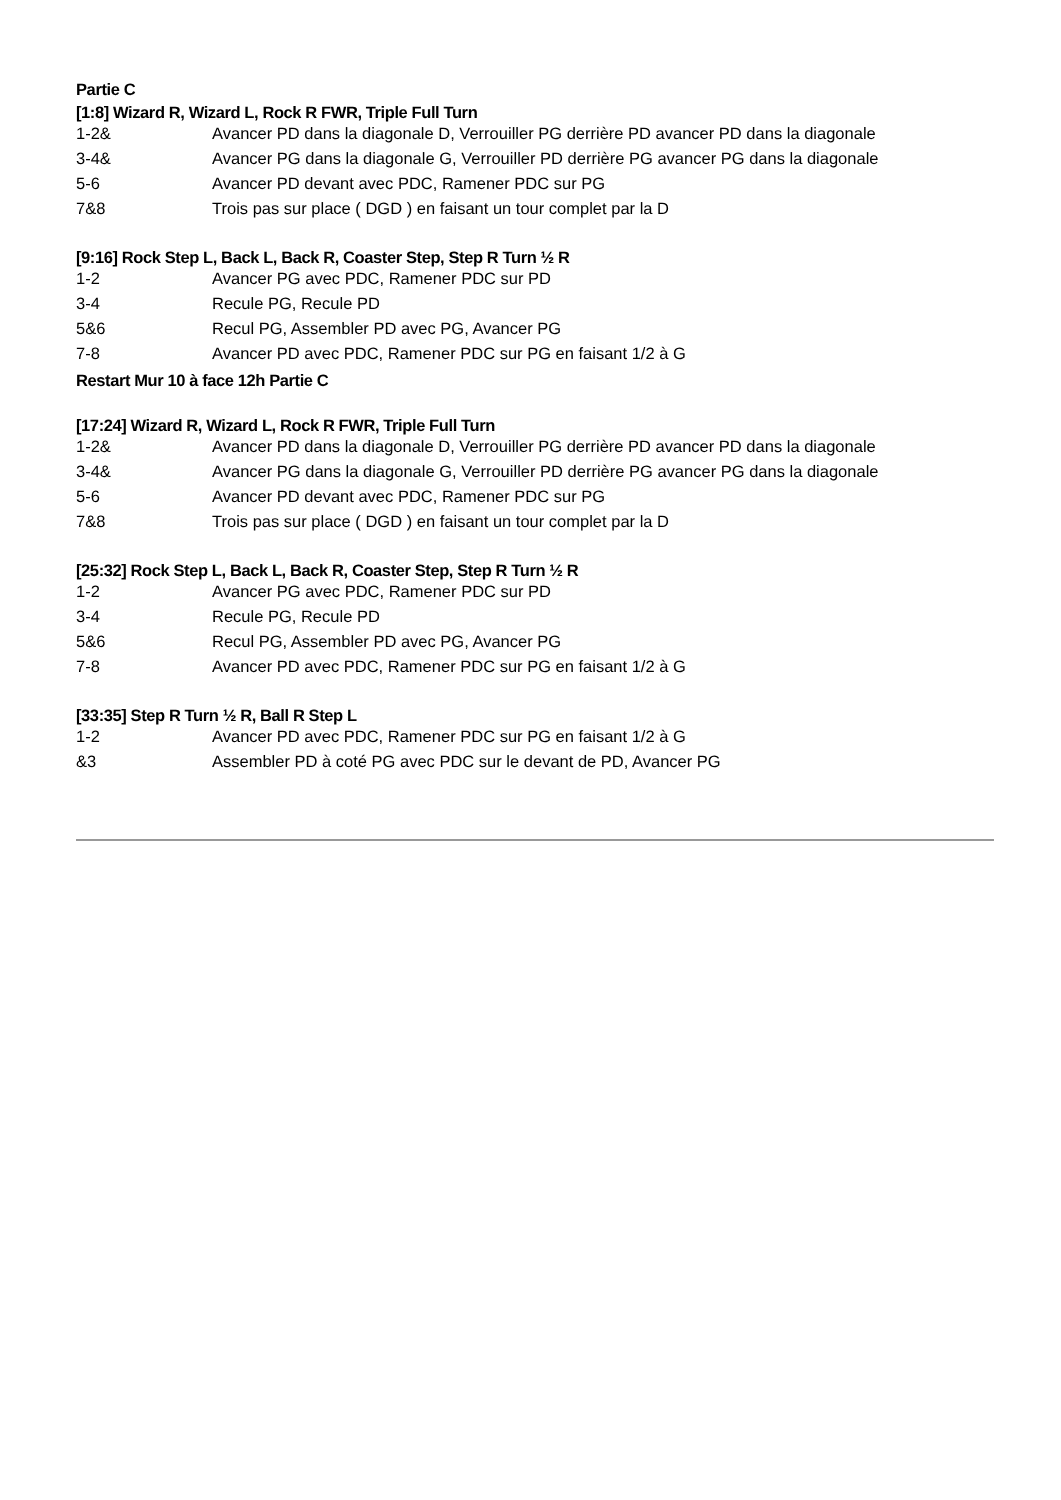Partie C
[1:8] Wizard R, Wizard L, Rock R FWR, Triple Full Turn
| 1-2& | Avancer PD dans la diagonale D, Verrouiller PG derrière PD avancer PD dans la diagonale |
| 3-4& | Avancer PG dans la diagonale G, Verrouiller PD derrière PG avancer PG dans la diagonale |
| 5-6 | Avancer PD devant avec PDC, Ramener PDC sur PG |
| 7&8 | Trois pas sur place ( DGD ) en faisant un tour complet par la D |
[9:16] Rock Step L, Back L, Back R, Coaster Step, Step R Turn ½ R
| 1-2 | Avancer PG avec PDC, Ramener PDC sur PD |
| 3-4 | Recule PG, Recule PD |
| 5&6 | Recul PG, Assembler PD avec PG, Avancer PG |
| 7-8 | Avancer PD avec PDC, Ramener PDC sur PG en faisant 1/2 à G |
Restart Mur 10 à face 12h Partie C
[17:24] Wizard R, Wizard L, Rock R FWR, Triple Full Turn
| 1-2& | Avancer PD dans la diagonale D, Verrouiller PG derrière PD avancer PD dans la diagonale |
| 3-4& | Avancer PG dans la diagonale G, Verrouiller PD derrière PG avancer PG dans la diagonale |
| 5-6 | Avancer PD devant avec PDC, Ramener PDC sur PG |
| 7&8 | Trois pas sur place ( DGD ) en faisant un tour complet par la D |
[25:32] Rock Step L, Back L, Back R, Coaster Step, Step R Turn ½ R
| 1-2 | Avancer PG avec PDC, Ramener PDC sur PD |
| 3-4 | Recule PG, Recule PD |
| 5&6 | Recul PG, Assembler PD avec PG, Avancer PG |
| 7-8 | Avancer PD avec PDC, Ramener PDC sur PG en faisant 1/2 à G |
[33:35] Step R Turn ½ R, Ball R Step L
| 1-2 | Avancer PD avec PDC, Ramener PDC sur PG en faisant 1/2 à G |
| &3 | Assembler PD à coté PG avec PDC sur le devant de PD, Avancer PG |